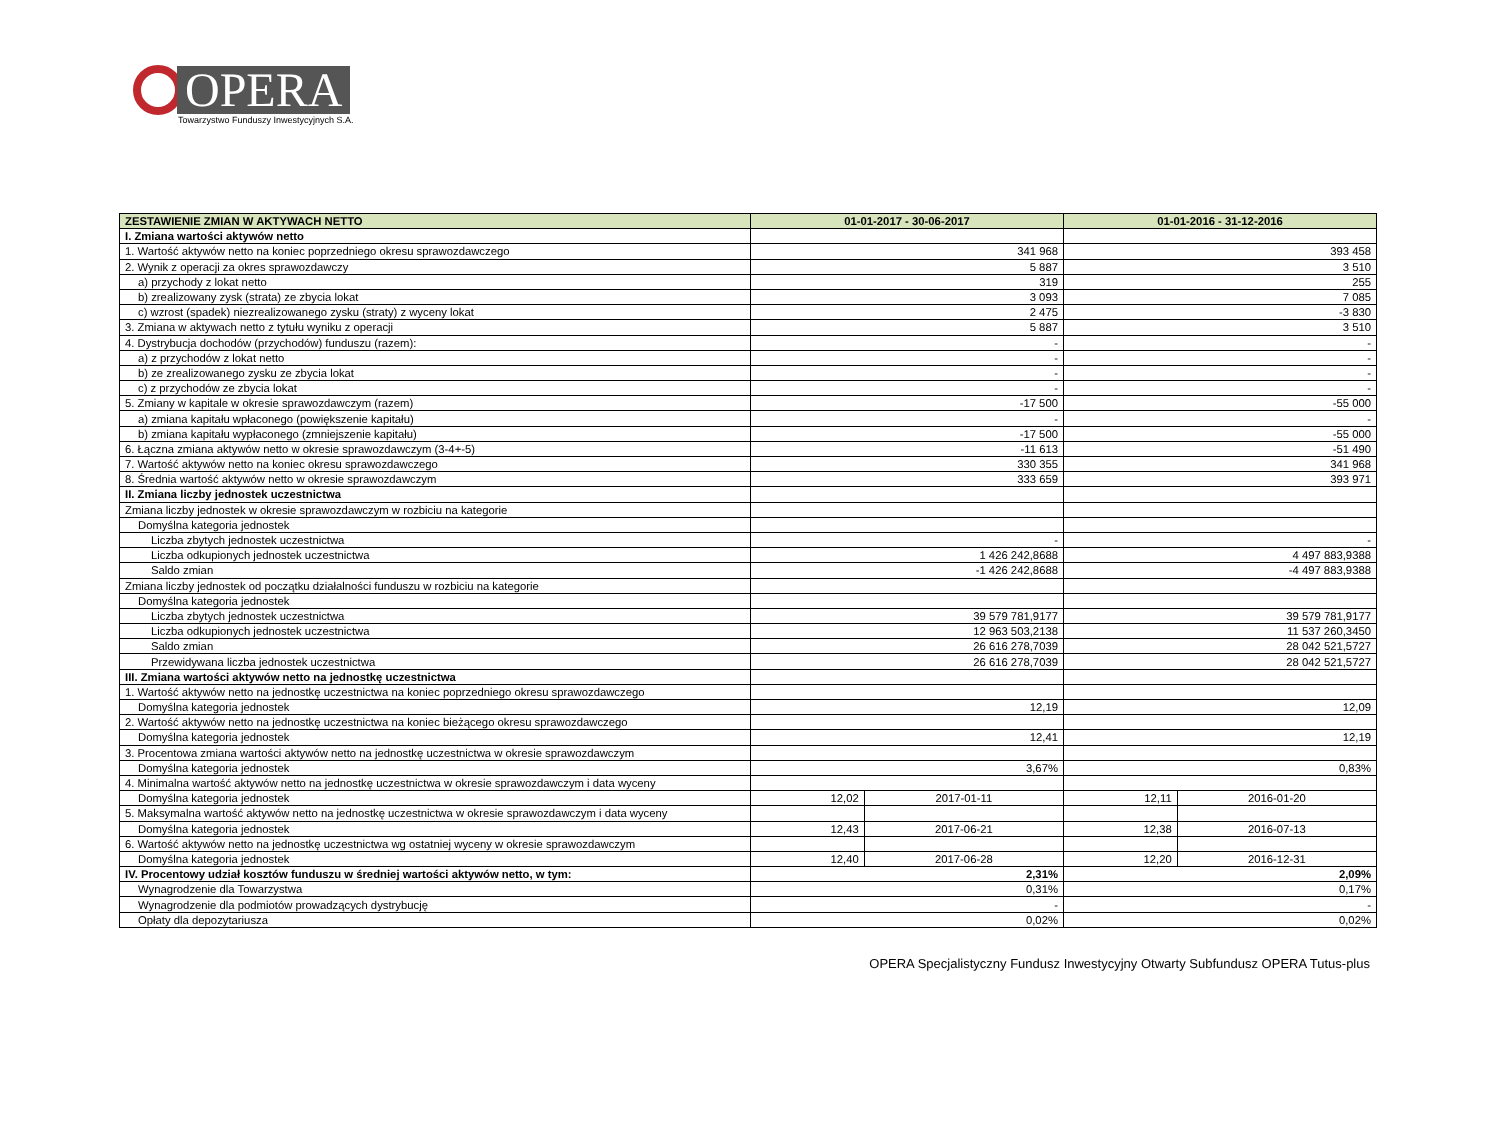OPERA
Towarzystwo Funduszy Inwestycyjnych S.A.
| ZESTAWIENIE ZMIAN W AKTYWACH NETTO | 01-01-2017 - 30-06-2017 | | 01-01-2016 - 31-12-2016 | |
| --- | --- | --- | --- | --- |
| I. Zmiana wartości aktywów netto | | | | |
| 1. Wartość aktywów netto na koniec poprzedniego okresu sprawozdawczego | 341 968 | | 393 458 | |
| 2. Wynik z operacji za okres sprawozdawczy | 5 887 | | 3 510 | |
| a) przychody z lokat netto | 319 | | 255 | |
| b) zrealizowany zysk (strata) ze zbycia lokat | 3 093 | | 7 085 | |
| c) wzrost (spadek) niezrealizowanego zysku (straty) z wyceny lokat | 2 475 | | -3 830 | |
| 3. Zmiana w aktywach netto z tytułu wyniku z operacji | 5 887 | | 3 510 | |
| 4. Dystrybucja dochodów (przychodów) funduszu (razem): | - | | - | |
| a) z przychodów z lokat netto | - | | - | |
| b) ze zrealizowanego zysku ze zbycia lokat | - | | - | |
| c) z przychodów ze zbycia lokat | - | | - | |
| 5. Zmiany w kapitale w okresie sprawozdawczym (razem) | -17 500 | | -55 000 | |
| a) zmiana kapitału wpłaconego (powiększenie kapitału) | - | | - | |
| b) zmiana kapitału wypłaconego (zmniejszenie kapitału) | -17 500 | | -55 000 | |
| 6. Łączna zmiana aktywów netto w okresie sprawozdawczym (3-4+-5) | -11 613 | | -51 490 | |
| 7. Wartość aktywów netto na koniec okresu sprawozdawczego | 330 355 | | 341 968 | |
| 8. Średnia wartość aktywów netto w okresie sprawozdawczym | 333 659 | | 393 971 | |
| II. Zmiana liczby jednostek uczestnictwa | | | | |
| Zmiana liczby jednostek w okresie sprawozdawczym w rozbiciu na kategorie | | | | |
| Domyślna kategoria jednostek | | | | |
| Liczba zbytych jednostek uczestnictwa | - | | - | |
| Liczba odkupionych jednostek uczestnictwa | 1 426 242,8688 | | 4 497 883,9388 | |
| Saldo zmian | -1 426 242,8688 | | -4 497 883,9388 | |
| Zmiana liczby jednostek od początku działalności funduszu w rozbiciu na kategorie | | | | |
| Domyślna kategoria jednostek | | | | |
| Liczba zbytych jednostek uczestnictwa | 39 579 781,9177 | | 39 579 781,9177 | |
| Liczba odkupionych jednostek uczestnictwa | 12 963 503,2138 | | 11 537 260,3450 | |
| Saldo zmian | 26 616 278,7039 | | 28 042 521,5727 | |
| Przewidywana liczba jednostek uczestnictwa | 26 616 278,7039 | | 28 042 521,5727 | |
| III. Zmiana wartości aktywów netto na jednostkę uczestnictwa | | | | |
| 1. Wartość aktywów netto na jednostkę uczestnictwa na koniec poprzedniego okresu sprawozdawczego | | | | |
| Domyślna kategoria jednostek | 12,19 | | 12,09 | |
| 2. Wartość aktywów netto na jednostkę uczestnictwa na koniec bieżącego okresu sprawozdawczego | | | | |
| Domyślna kategoria jednostek | 12,41 | | 12,19 | |
| 3. Procentowa zmiana wartości aktywów netto na jednostkę uczestnictwa w okresie sprawozdawczym | | | | |
| Domyślna kategoria jednostek | 3,67% | | 0,83% | |
| 4. Minimalna wartość aktywów netto na jednostkę uczestnictwa w okresie sprawozdawczym i data wyceny | | | | |
| Domyślna kategoria jednostek | 12,02 | 2017-01-11 | 12,11 | 2016-01-20 |
| 5. Maksymalna wartość aktywów netto na jednostkę uczestnictwa w okresie sprawozdawczym i data wyceny | | | | |
| Domyślna kategoria jednostek | 12,43 | 2017-06-21 | 12,38 | 2016-07-13 |
| 6. Wartość aktywów netto na jednostkę uczestnictwa wg ostatniej wyceny w okresie sprawozdawczym | | | | |
| Domyślna kategoria jednostek | 12,40 | 2017-06-28 | 12,20 | 2016-12-31 |
| IV. Procentowy udział kosztów funduszu w średniej wartości aktywów netto, w tym: | 2,31% | | 2,09% | |
| Wynagrodzenie dla Towarzystwa | 0,31% | | 0,17% | |
| Wynagrodzenie dla podmiotów prowadzących dystrybucję | - | | - | |
| Opłaty dla depozytariusza | 0,02% | | 0,02% | |
OPERA Specjalistyczny Fundusz Inwestycyjny Otwarty Subfundusz OPERA Tutus-plus